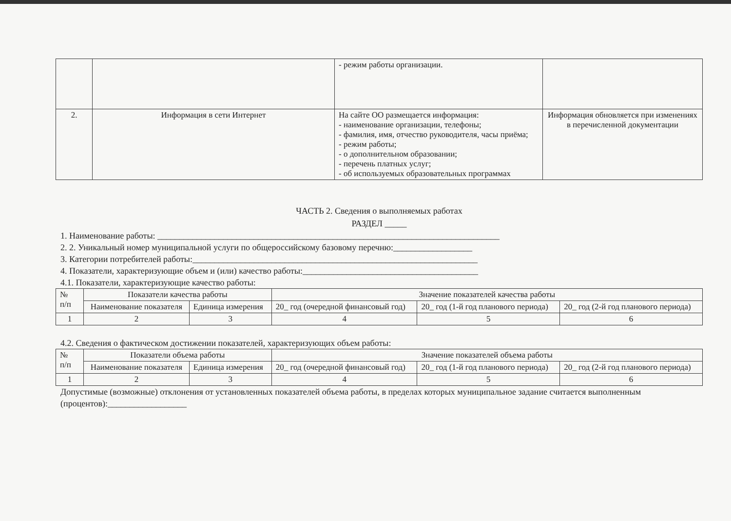| | | - режим работы организации. | |
| 2. | Информация в сети Интернет | На сайте ОО размещается информация: - наименование организации, телефоны; - фамилия, имя, отчество руководителя, часы приёма; - режим работы; - о дополнительном образовании; - перечень платных услуг; - об используемых образовательных программах | Информация обновляется при изменениях в перечисленной документации |
ЧАСТЬ 2. Сведения о выполняемых работах
РАЗДЕЛ _____
1. Наименование работы: ______________________________________________________________________________
2. 2. Уникальный номер муниципальной услуги по общероссийскому базовому перечню:__________________
3. Категории потребителей работы:_________________________________________________________________
4. Показатели, характеризующие объем и (или) качество работы:________________________________________
4.1. Показатели, характеризующие качество работы:
| № п/п | Показатели качества работы | | Значение показателей качества работы | | |
| --- | --- | --- | --- | --- | --- |
| | Наименование показателя | Единица измерения | 20_ год (очередной финансовый год) | 20_ год (1-й год планового периода) | 20_ год (2-й год планового периода) |
| 1 | 2 | 3 | 4 | 5 | 6 |
4.2. Сведения о фактическом достижении показателей, характеризующих объем работы:
| № п/п | Показатели объема работы | | Значение показателей объема работы | | |
| --- | --- | --- | --- | --- | --- |
| | Наименование показателя | Единица измерения | 20_ год (очередной финансовый год) | 20_ год (1-й год планового периода) | 20_ год (2-й год планового периода) |
| 1 | 2 | 3 | 4 | 5 | 6 |
Допустимые (возможные) отклонения от установленных показателей объема работы, в пределах которых муниципальное задание считается выполненным (процентов):__________________